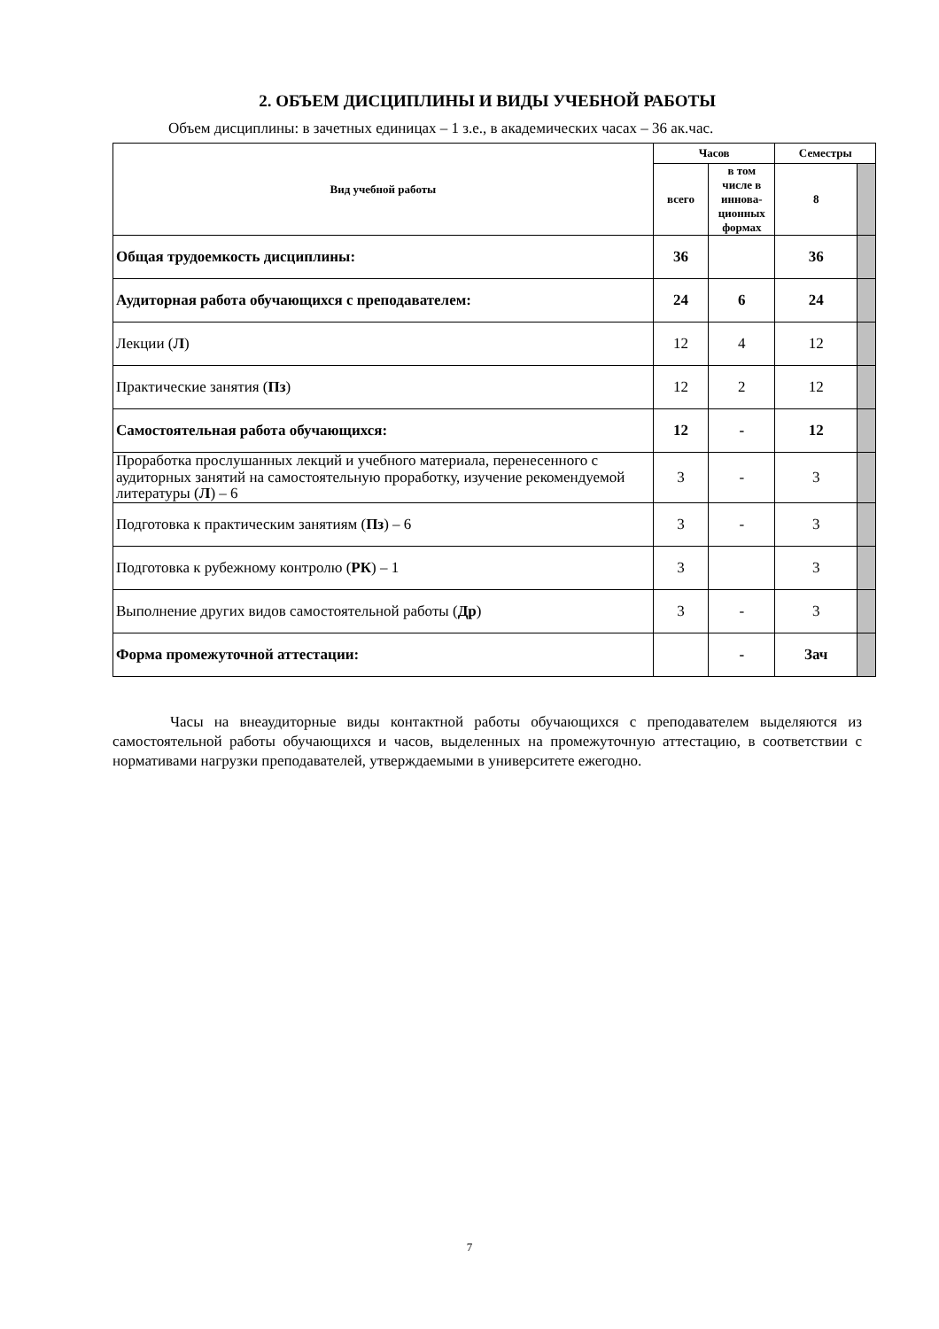2. ОБЪЕМ ДИСЦИПЛИНЫ И ВИДЫ УЧЕБНОЙ РАБОТЫ
Объем дисциплины: в зачетных единицах – 1 з.е., в академических часах – 36 ак.час.
| Вид учебной работы | Часов | | Семестры | |
| --- | --- | --- | --- | --- |
| | всего | в том числе в иннова-ционных формах | 8 | |
| Общая трудоемкость дисциплины: | 36 | | 36 | |
| Аудиторная работа обучающихся с преподавателем: | 24 | 6 | 24 | |
| Лекции ( Л ) | 12 | 4 | 12 | |
| Практические занятия ( Пз ) | 12 | 2 | 12 | |
| Самостоятельная работа обучающихся: | 12 | - | 12 | |
| Проработка прослушанных лекций и учебного материала, перенесенного с аудиторных занятий на самостоятельную проработку, изучение рекомендуемой литературы ( Л ) – 6 | 3 | - | 3 | |
| Подготовка к практическим занятиям ( Пз ) – 6 | 3 | - | 3 | |
| Подготовка к рубежному контролю ( РК ) – 1 | 3 | | 3 | |
| Выполнение других видов самостоятельной работы ( Др ) | 3 | - | 3 | |
| Форма промежуточной аттестации: | | - | Зач | |
Часы на внеаудиторные виды контактной работы обучающихся с преподавателем выделяются из самостоятельной работы обучающихся и часов, выделенных на промежуточную аттестацию, в соответствии с нормативами нагрузки преподавателей, утверждаемыми в университете ежегодно.
7